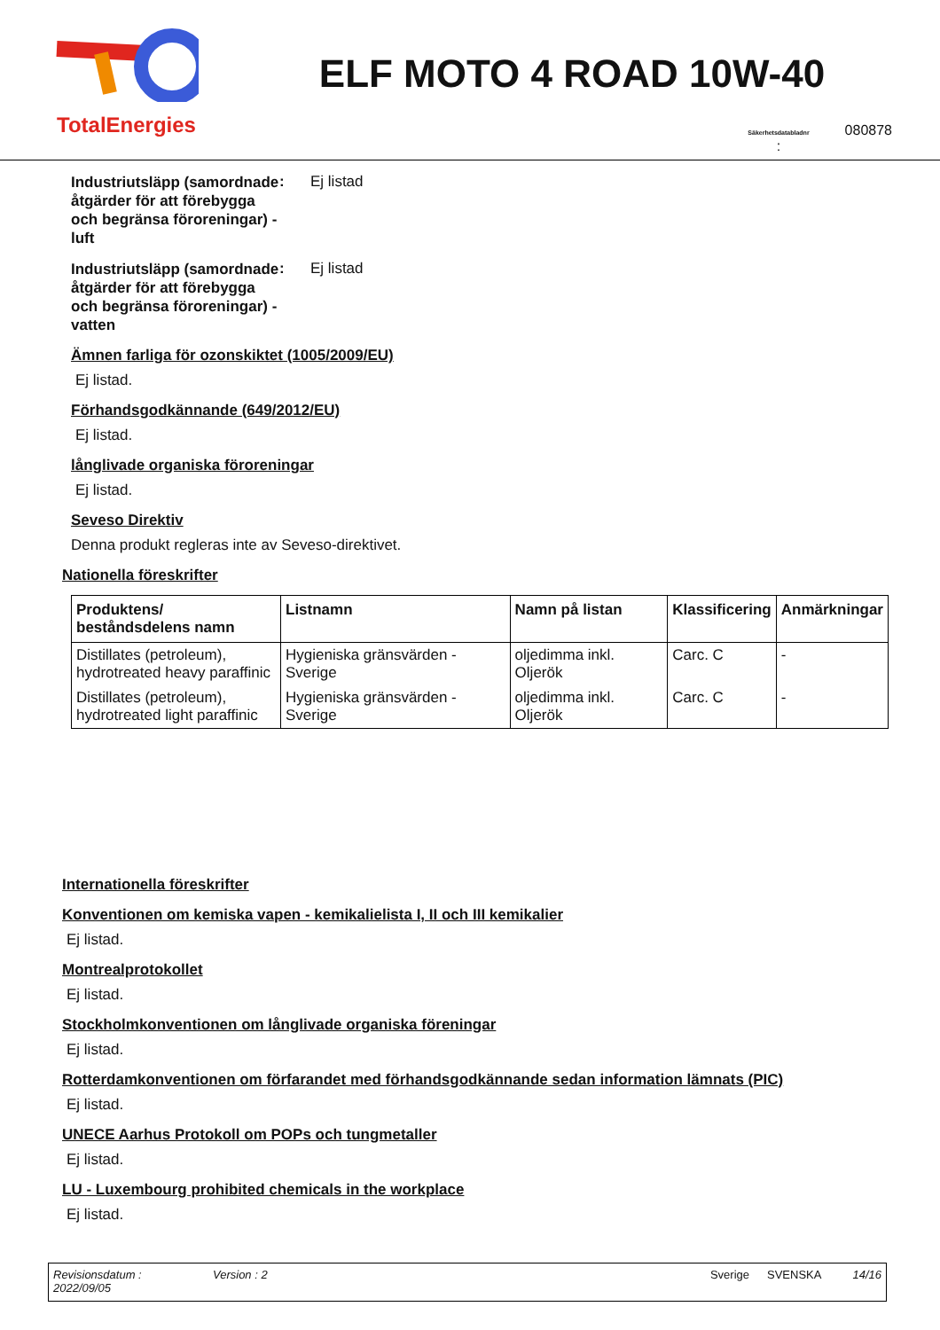TotalEnergies
ELF MOTO 4 ROAD 10W-40
Säkerhetsdatabladnr
: 080878
Industriutsläpp (samordnade åtgärder för att förebygga och begränsa föroreningar) - luft
: Ej listad
Industriutsläpp (samordnade åtgärder för att förebygga och begränsa föroreningar) - vatten
: Ej listad
Ämnen farliga för ozonskiktet (1005/2009/EU)
Ej listad.
Förhandsgodkännande (649/2012/EU)
Ej listad.
långlivade organiska föroreningar
Ej listad.
Seveso Direktiv
Denna produkt regleras inte av Seveso-direktivet.
Nationella föreskrifter
| Produktens/ beståndsdelens namn | Listnamn | Namn på listan | Klassificering | Anmärkningar |
| --- | --- | --- | --- | --- |
| Distillates (petroleum), hydrotreated heavy paraffinic | Hygieniska gränsvärden - Sverige | oljedimma inkl. Oljerök | Carc. C | - |
| Distillates (petroleum), hydrotreated light paraffinic | Hygieniska gränsvärden - Sverige | oljedimma inkl. Oljerök | Carc. C | - |
Internationella föreskrifter
Konventionen om kemiska vapen - kemikalielista I, II och III kemikalier
Ej listad.
Montrealprotokollet
Ej listad.
Stockholmkonventionen om långlivade organiska föreningar
Ej listad.
Rotterdamkonventionen om förfarandet med förhandsgodkännande sedan information lämnats (PIC)
Ej listad.
UNECE Aarhus Protokoll om POPs och tungmetaller
Ej listad.
LU - Luxembourg prohibited chemicals in the workplace
Ej listad.
Revisionsdatum :
2022/09/05
Version : 2 Sverige SVENSKA 14/16